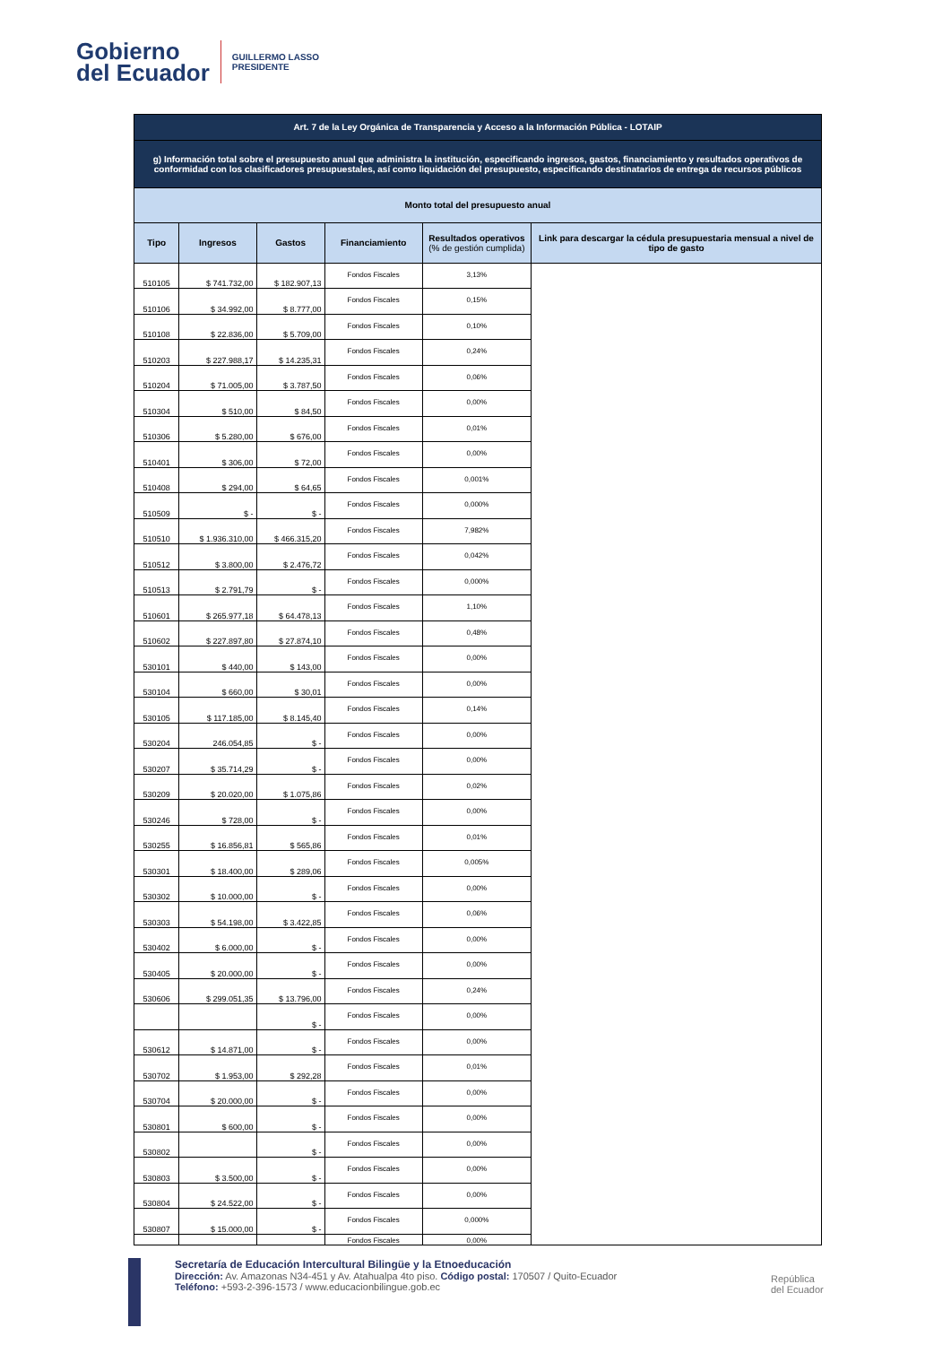Gobierno
del Ecuador
GUILLERMO LASSO
PRESIDENTE
| Art. 7 de la Ley Orgánica de Transparencia y Acceso a la Información Pública - LOTAIP | | | | | |
| g) Información total sobre el presupuesto anual que administra la institución, especificando ingresos, gastos, financiamiento y resultados operativos de conformidad con los clasificadores presupuestales, así como liquidación del presupuesto, especificando destinatarios de entrega de recursos públicos | | | | | |
| Monto total del presupuesto anual | | | | | |
| Tipo | Ingresos | Gastos | Financiamiento | Resultados operativos (% de gestión cumplida) | Link para descargar la cédula presupuestaria mensual a nivel de tipo de gasto |
| 510105 | $ 741.732,00 | $ 182.907,13 | Fondos Fiscales | 3,13% | |
| 510106 | $ 34.992,00 | $ 8.777,00 | Fondos Fiscales | 0,15% | |
| 510108 | $ 22.836,00 | $ 5.709,00 | Fondos Fiscales | 0,10% | |
| 510203 | $ 227.988,17 | $ 14.235,31 | Fondos Fiscales | 0,24% | |
| 510204 | $ 71.005,00 | $ 3.787,50 | Fondos Fiscales | 0,06% | |
| 510304 | $ 510,00 | $ 84,50 | Fondos Fiscales | 0,00% | |
| 510306 | $ 5.280,00 | $ 676,00 | Fondos Fiscales | 0,01% | |
| 510401 | $ 306,00 | $ 72,00 | Fondos Fiscales | 0,00% | |
| 510408 | $ 294,00 | $ 64,65 | Fondos Fiscales | 0,001% | |
| 510509 | $ - | $ - | Fondos Fiscales | 0,000% | |
| 510510 | $ 1.936.310,00 | $ 466.315,20 | Fondos Fiscales | 7,982% | |
| 510512 | $ 3.800,00 | $ 2.476,72 | Fondos Fiscales | 0,042% | |
| 510513 | $ 2.791,79 | $ - | Fondos Fiscales | 0,000% | |
| 510601 | $ 265.977,18 | $ 64.478,13 | Fondos Fiscales | 1,10% | |
| 510602 | $ 227.897,80 | $ 27.874,10 | Fondos Fiscales | 0,48% | |
| 530101 | $ 440,00 | $ 143,00 | Fondos Fiscales | 0,00% | |
| 530104 | $ 660,00 | $ 30,01 | Fondos Fiscales | 0,00% | |
| 530105 | $ 117.185,00 | $ 8.145,40 | Fondos Fiscales | 0,14% | |
| 530204 | 246.054,85 | $ - | Fondos Fiscales | 0,00% | |
| 530207 | $ 35.714,29 | $ - | Fondos Fiscales | 0,00% | |
| 530209 | $ 20.020,00 | $ 1.075,86 | Fondos Fiscales | 0,02% | |
| 530246 | $ 728,00 | $ - | Fondos Fiscales | 0,00% | |
| 530255 | $ 16.856,81 | $ 565,86 | Fondos Fiscales | 0,01% | |
| 530301 | $ 18.400,00 | $ 289,06 | Fondos Fiscales | 0,005% | |
| 530302 | $ 10.000,00 | $ - | Fondos Fiscales | 0,00% | |
| 530303 | $ 54.198,00 | $ 3.422,85 | Fondos Fiscales | 0,06% | |
| 530402 | $ 6.000,00 | $ - | Fondos Fiscales | 0,00% | |
| 530405 | $ 20.000,00 | $ - | Fondos Fiscales | 0,00% | |
| 530606 | $ 299.051,35 | $ 13.796,00 | Fondos Fiscales | 0,24% | |
| | | $ - | Fondos Fiscales | 0,00% | |
| 530612 | $ 14.871,00 | $ - | Fondos Fiscales | 0,00% | |
| 530702 | $ 1.953,00 | $ 292,28 | Fondos Fiscales | 0,01% | |
| 530704 | $ 20.000,00 | $ - | Fondos Fiscales | 0,00% | |
| 530801 | $ 600,00 | $ - | Fondos Fiscales | 0,00% | |
| 530802 | | $ - | Fondos Fiscales | 0,00% | |
| 530803 | $ 3.500,00 | $ - | Fondos Fiscales | 0,00% | |
| 530804 | $ 24.522,00 | $ - | Fondos Fiscales | 0,00% | |
| 530807 | $ 15.000,00 | $ - | Fondos Fiscales | 0,000% | |
| | | | Fondos Fiscales | 0,00% | |
Secretaría de Educación Intercultural Bilingüe y la Etnoeducación
Dirección: Av. Amazonas N34-451 y Av. Atahualpa 4to piso. Código postal: 170507 / Quito-Ecuador
Teléfono: +593-2-396-1573 / www.educacionbilingue.gob.ec
República
del Ecuador